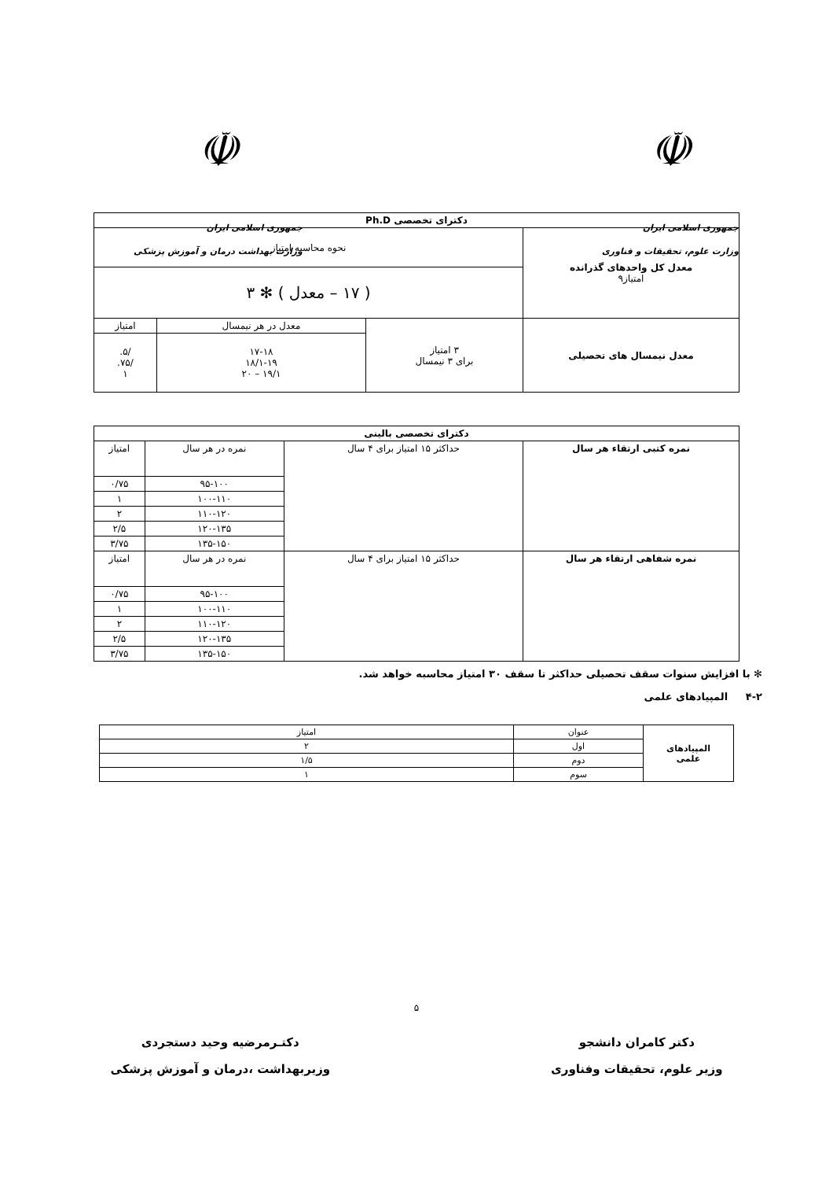☫
جمهوری اسلامی ایران
وزارت علوم، تحقیقات و فناوری
☫
جمهوری اسلامی ایران
وزارت بهداشت درمان و آموزش پزشکی
| دکترای تخصصی Ph.D | | | |
| معدل کل واحدهای گذرانده امتیاز۹ | نحوه محاسبه امتیاز | | |
| | ( ۱۷ – معدل ) ✻ ۳ | | |
| معدل نیمسال های تحصیلی | ۳ امتیاز برای ۳ نیمسال | معدل در هر نیمسال | امتیاز |
| | | ۱۷-۱۸ ۱۸/۱-۱۹ ۱۹/۱ – ۲۰ | /۵. /۷۵. ۱ |
| دکترای تخصصی بالینی | | | |
| نمره کتبی ارتقاء هر سال | حداکثر ۱۵ امتیاز برای ۴ سال | نمره در هر سال | امتیاز |
| | | ۹۵-۱۰۰ | ۰/۷۵ |
| | | ۱۰۰-۱۱۰ | ۱ |
| | | ۱۱۰-۱۲۰ | ۲ |
| | | ۱۲۰-۱۳۵ | ۲/۵ |
| | | ۱۳۵-۱۵۰ | ۳/۷۵ |
| نمره شفاهی ارتقاء هر سال | حداکثر ۱۵ امتیاز برای ۴ سال | نمره در هر سال | امتیاز |
| | | ۹۵-۱۰۰ | ۰/۷۵ |
| | | ۱۰۰-۱۱۰ | ۱ |
| | | ۱۱۰-۱۲۰ | ۲ |
| | | ۱۲۰-۱۳۵ | ۲/۵ |
| | | ۱۳۵-۱۵۰ | ۳/۷۵ |
✻ با افزایش سنوات سقف تحصیلی حداکثر تا سقف ۳۰ امتیاز محاسبه خواهد شد.
۴-۲ المپیادهای علمی
| المپیادهای علمی | عنوان | امتیاز |
| | اول | ۲ |
| | دوم | ۱/۵ |
| | سوم | ۱ |
۵
دکتر کامران دانشجو
وزیر علوم، تحقیقات وفناوری
دکتـرمرضیه وحید دستجردی
وزیربهداشت ،درمان و آموزش پزشکی